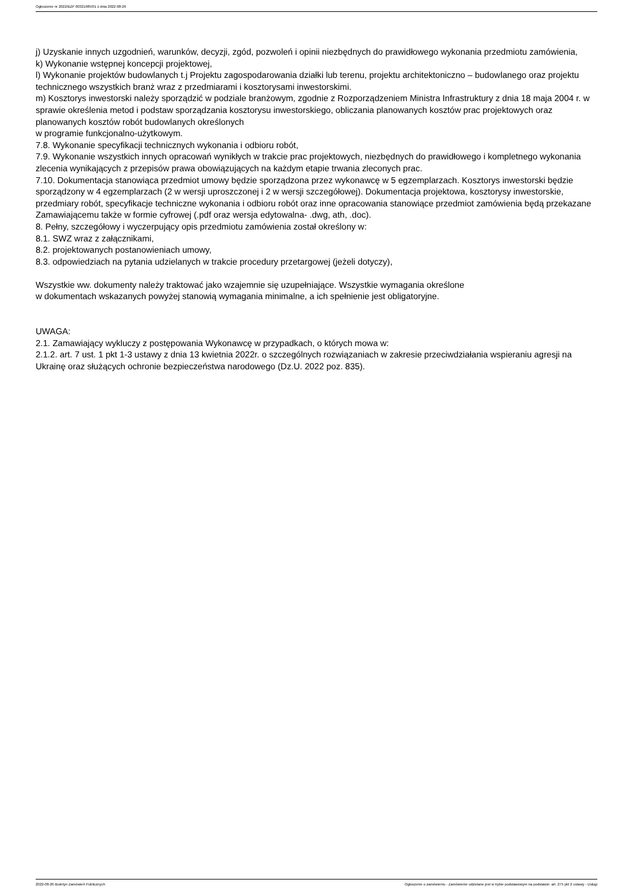Ogłoszenie nr 2022/BZP 00321985/01 z dnia 2022-08-26
j) Uzyskanie innych uzgodnień, warunków, decyzji, zgód, pozwoleń i opinii niezbędnych do prawidłowego wykonania przedmiotu zamówienia,
k) Wykonanie wstępnej koncepcji projektowej,
l) Wykonanie projektów budowlanych t.j Projektu zagospodarowania działki lub terenu, projektu architektoniczno – budowlanego oraz projektu technicznego wszystkich branż wraz z przedmiarami i kosztorysami inwestorskimi.
m) Kosztorys inwestorski należy sporządzić w podziale branżowym, zgodnie z Rozporządzeniem Ministra Infrastruktury z dnia 18 maja 2004 r. w sprawie określenia metod i podstaw sporządzania kosztorysu inwestorskiego, obliczania planowanych kosztów prac projektowych oraz planowanych kosztów robót budowlanych określonych
w programie funkcjonalno-użytkowym.
7.8. Wykonanie specyfikacji technicznych wykonania i odbioru robót,
7.9. Wykonanie wszystkich innych opracowań wynikłych w trakcie prac projektowych, niezbędnych do prawidłowego i kompletnego wykonania zlecenia wynikających z przepisów prawa obowiązujących na każdym etapie trwania zleconych prac.
7.10. Dokumentacja stanowiąca przedmiot umowy będzie sporządzona przez wykonawcę w 5 egzemplarzach. Kosztorys inwestorski będzie sporządzony w 4 egzemplarzach (2 w wersji uproszczonej i 2 w wersji szczegółowej). Dokumentacja projektowa, kosztorysy inwestorskie, przedmiary robót, specyfikacje techniczne wykonania i odbioru robót oraz inne opracowania stanowiące przedmiot zamówienia będą przekazane Zamawiającemu także w formie cyfrowej (.pdf oraz wersja edytowalna- .dwg, ath, .doc).
8. Pełny, szczegółowy i wyczerpujący opis przedmiotu zamówienia został określony w:
8.1. SWZ wraz z załącznikami,
8.2. projektowanych postanowieniach umowy,
8.3. odpowiedziach na pytania udzielanych w trakcie procedury przetargowej (jeżeli dotyczy),
Wszystkie ww. dokumenty należy traktować jako wzajemnie się uzupełniające. Wszystkie wymagania określone
w dokumentach wskazanych powyżej stanowią wymagania minimalne, a ich spełnienie jest obligatoryjne.
UWAGA:
2.1. Zamawiający wykluczy z postępowania Wykonawcę w przypadkach, o których mowa w:
2.1.2. art. 7 ust. 1 pkt 1-3 ustawy z dnia 13 kwietnia 2022r. o szczególnych rozwiązaniach w zakresie przeciwdziałania wspieraniu agresji na Ukrainę oraz służących ochronie bezpieczeństwa narodowego (Dz.U. 2022 poz. 835).
2022-08-26 Biuletyn Zamówień Publicznych Ogłoszenie o zamówieniu - Zamówienie udzielane jest w trybie podstawowym na podstawie: art. 275 pkt 2 ustawy - Usługi